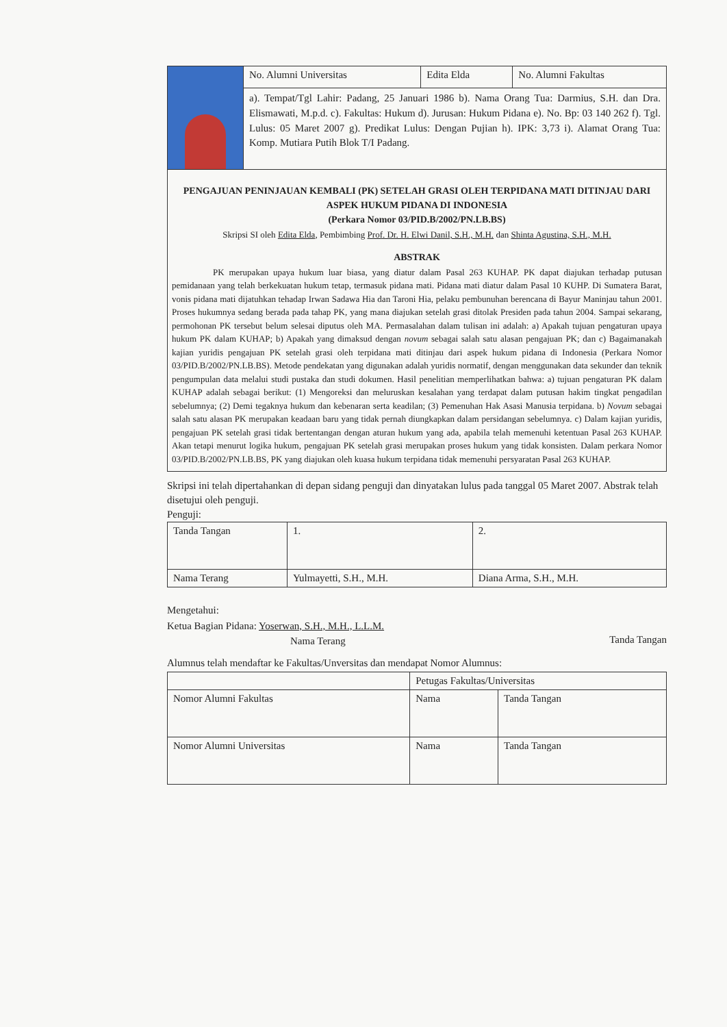| | No. Alumni Universitas | Edita Elda | No. Alumni Fakultas |
| | a). Tempat/Tgl Lahir: Padang, 25 Januari 1986 b). Nama Orang Tua: Darmius, S.H. dan Dra. Elismawati, M.p.d. c). Fakultas: Hukum d). Jurusan: Hukum Pidana e). No. Bp: 03 140 262 f). Tgl. Lulus: 05 Maret 2007 g). Predikat Lulus: Dengan Pujian h). IPK: 3,73 i). Alamat Orang Tua: Komp. Mutiara Putih Blok T/I Padang. | | |
PENGAJUAN PENINJAUAN KEMBALI (PK) SETELAH GRASI OLEH TERPIDANA MATI DITINJAU DARI ASPEK HUKUM PIDANA DI INDONESIA
(Perkara Nomor 03/PID.B/2002/PN.LB.BS)
Skripsi SI oleh Edita Elda, Pembimbing Prof. Dr. H. Elwi Danil, S.H., M.H. dan Shinta Agustina, S.H., M.H.
ABSTRAK
PK merupakan upaya hukum luar biasa, yang diatur dalam Pasal 263 KUHAP. PK dapat diajukan terhadap putusan pemidanaan yang telah berkekuatan hukum tetap, termasuk pidana mati. Pidana mati diatur dalam Pasal 10 KUHP. Di Sumatera Barat, vonis pidana mati dijatuhkan tehadap Irwan Sadawa Hia dan Taroni Hia, pelaku pembunuhan berencana di Bayur Maninjau tahun 2001. Proses hukumnya sedang berada pada tahap PK, yang mana diajukan setelah grasi ditolak Presiden pada tahun 2004. Sampai sekarang, permohonan PK tersebut belum selesai diputus oleh MA. Permasalahan dalam tulisan ini adalah: a) Apakah tujuan pengaturan upaya hukum PK dalam KUHAP; b) Apakah yang dimaksud dengan novum sebagai salah satu alasan pengajuan PK; dan c) Bagaimanakah kajian yuridis pengajuan PK setelah grasi oleh terpidana mati ditinjau dari aspek hukum pidana di Indonesia (Perkara Nomor 03/PID.B/2002/PN.LB.BS). Metode pendekatan yang digunakan adalah yuridis normatif, dengan menggunakan data sekunder dan teknik pengumpulan data melalui studi pustaka dan studi dokumen. Hasil penelitian memperlihatkan bahwa: a) tujuan pengaturan PK dalam KUHAP adalah sebagai berikut: (1) Mengoreksi dan meluruskan kesalahan yang terdapat dalam putusan hakim tingkat pengadilan sebelumnya; (2) Demi tegaknya hukum dan kebenaran serta keadilan; (3) Pemenuhan Hak Asasi Manusia terpidana. b) Novum sebagai salah satu alasan PK merupakan keadaan baru yang tidak pernah diungkapkan dalam persidangan sebelumnya. c) Dalam kajian yuridis, pengajuan PK setelah grasi tidak bertentangan dengan aturan hukum yang ada, apabila telah memenuhi ketentuan Pasal 263 KUHAP. Akan tetapi menurut logika hukum, pengajuan PK setelah grasi merupakan proses hukum yang tidak konsisten. Dalam perkara Nomor 03/PID.B/2002/PN.LB.BS, PK yang diajukan oleh kuasa hukum terpidana tidak memenuhi persyaratan Pasal 263 KUHAP.
Skripsi ini telah dipertahankan di depan sidang penguji dan dinyatakan lulus pada tanggal 05 Maret 2007. Abstrak telah disetujui oleh penguji.
Penguji:
| Tanda Tangan | 1. | 2. |
| Nama Terang | Yulmayetti, S.H., M.H. | Diana Arma, S.H., M.H. |
Mengetahui:
Ketua Bagian Pidana: Yoserwan, S.H., M.H., L.L.M. Tanda Tangan
Nama Terang
Alumnus telah mendaftar ke Fakultas/Unversitas dan mendapat Nomor Alumnus:
| | Petugas Fakultas/Universitas | |
| Nomor Alumni Fakultas | Nama | Tanda Tangan |
| Nomor Alumni Universitas | Nama | Tanda Tangan |